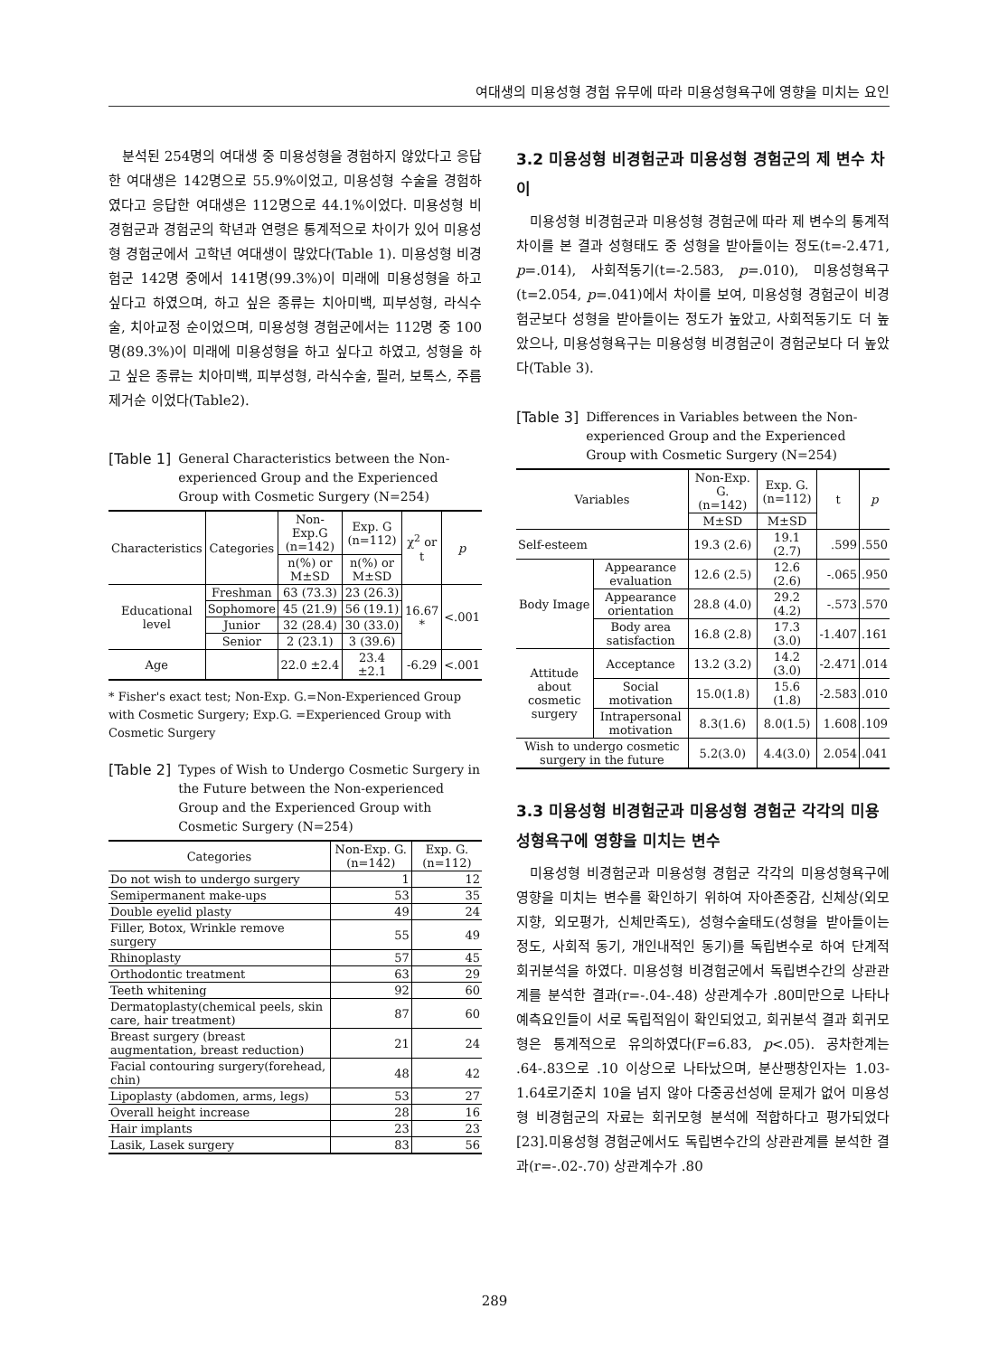여대생의 미용성형 경험 유무에 따라 미용성형욕구에 영향을 미치는 요인
분석된 254명의 여대생 중 미용성형을 경험하지 않았다고 응답한 여대생은 142명으로 55.9%이었고, 미용성형 수술을 경험하였다고 응답한 여대생은 112명으로 44.1%이었다. 미용성형 비경험군과 경험군의 학년과 연령은 통계적으로 차이가 있어 미용성형 경험군에서 고학년 여대생이 많았다(Table 1). 미용성형 비경험군 142명 중에서 141명(99.3%)이 미래에 미용성형을 하고 싶다고 하였으며, 하고 싶은 종류는 치아미백, 피부성형, 라식수술, 치아교정 순이었으며, 미용성형 경험군에서는 112명 중 100명(89.3%)이 미래에 미용성형을 하고 싶다고 하였고, 성형을 하고 싶은 종류는 치아미백, 피부성형, 라식수술, 필러, 보톡스, 주름제거순 이었다(Table2).
[Table 1] General Characteristics between the Non-experienced Group and the Experienced Group with Cosmetic Surgery (N=254)
| Characteristics | Categories | Non-Exp.G (n=142) | Exp. G (n=112) | χ<sup>2</sup> or t | p |
| --- | --- | --- | --- | --- | --- |
| | | n(%) or M±SD | n(%) or M±SD | | |
| Educational level | Freshman | 63 (73.3) | 23 (26.3) | 16.67 * | <.001 |
| | Sophomore | 45 (21.9) | 56 (19.1) | | |
| | Junior | 32 (28.4) | 30 (33.0) | | |
| | Senior | 2 (23.1) | 3 (39.6) | | |
| Age | | 22.0 ±2.4 | 23.4 ±2.1 | -6.29 | <.001 |
* Fisher's exact test; Non-Exp. G.=Non-Experienced Group with Cosmetic Surgery; Exp.G. =Experienced Group with Cosmetic Surgery
[Table 2] Types of Wish to Undergo Cosmetic Surgery in the Future between the Non-experienced Group and the Experienced Group with Cosmetic Surgery (N=254)
| Categories | Non-Exp. G. (n=142) | Exp. G. (n=112) |
| --- | --- | --- |
| Do not wish to undergo surgery | 1 | 12 |
| Semipermanent make-ups | 53 | 35 |
| Double eyelid plasty | 49 | 24 |
| Filler, Botox, Wrinkle remove surgery | 55 | 49 |
| Rhinoplasty | 57 | 45 |
| Orthodontic treatment | 63 | 29 |
| Teeth whitening | 92 | 60 |
| Dermatoplasty(chemical peels, skin care, hair treatment) | 87 | 60 |
| Breast surgery (breast augmentation, breast reduction) | 21 | 24 |
| Facial contouring surgery(forehead, chin) | 48 | 42 |
| Lipoplasty (abdomen, arms, legs) | 53 | 27 |
| Overall height increase | 28 | 16 |
| Hair implants | 23 | 23 |
| Lasik, Lasek surgery | 83 | 56 |
3.2 미용성형 비경험군과 미용성형 경험군의 제 변수 차이
미용성형 비경험군과 미용성형 경험군에 따라 제 변수의 통계적 차이를 본 결과 성형태도 중 성형을 받아들이는 정도(t=-2.471, p=.014), 사회적동기(t=-2.583, p=.010), 미용성형욕구(t=2.054, p=.041)에서 차이를 보여, 미용성형 경험군이 비경험군보다 성형을 받아들이는 정도가 높았고, 사회적동기도 더 높았으나, 미용성형욕구는 미용성형 비경험군이 경험군보다 더 높았다(Table 3).
[Table 3] Differences in Variables between the Non-experienced Group and the Experienced Group with Cosmetic Surgery (N=254)
| Variables | | Non-Exp. G. (n=142) | Exp. G. (n=112) | t | p |
| --- | --- | --- | --- | --- | --- |
| | | M±SD | M±SD | | |
| Self-esteem | | 19.3 (2.6) | 19.1 (2.7) | .599 | .550 |
| Body Image | Appearance evaluation | 12.6 (2.5) | 12.6 (2.6) | -.065 | .950 |
| | Appearance orientation | 28.8 (4.0) | 29.2 (4.2) | -.573 | .570 |
| | Body area satisfaction | 16.8 (2.8) | 17.3 (3.0) | -1.407 | .161 |
| Attitude about cosmetic surgery | Acceptance | 13.2 (3.2) | 14.2 (3.0) | -2.471 | .014 |
| | Social motivation | 15.0(1.8) | 15.6 (1.8) | -2.583 | .010 |
| | Intrapersonal motivation | 8.3(1.6) | 8.0(1.5) | 1.608 | .109 |
| Wish to undergo cosmetic surgery in the future | | 5.2(3.0) | 4.4(3.0) | 2.054 | .041 |
3.3 미용성형 비경험군과 미용성형 경험군 각각의 미용성형욕구에 영향을 미치는 변수
미용성형 비경험군과 미용성형 경험군 각각의 미용성형욕구에 영향을 미치는 변수를 확인하기 위하여 자아존중감, 신체상(외모지향, 외모평가, 신체만족도), 성형수술태도(성형을 받아들이는 정도, 사회적 동기, 개인내적인 동기)를 독립변수로 하여 단계적 회귀분석을 하였다. 미용성형 비경험군에서 독립변수간의 상관관계를 분석한 결과(r=-.04-.48) 상관계수가 .80미만으로 나타나 예측요인들이 서로 독립적임이 확인되었고, 회귀분석 결과 회귀모형은 통계적으로 유의하였다(F=6.83, p<.05). 공차한계는 .64-.83으로 .10 이상으로 나타났으며, 분산팽창인자는 1.03-1.64로기준치 10을 넘지 않아 다중공선성에 문제가 없어 미용성형 비경험군의 자료는 회귀모형 분석에 적합하다고 평가되었다[23].미용성형 경험군에서도 독립변수간의 상관관계를 분석한 결과(r=-.02-.70) 상관계수가 .80
289